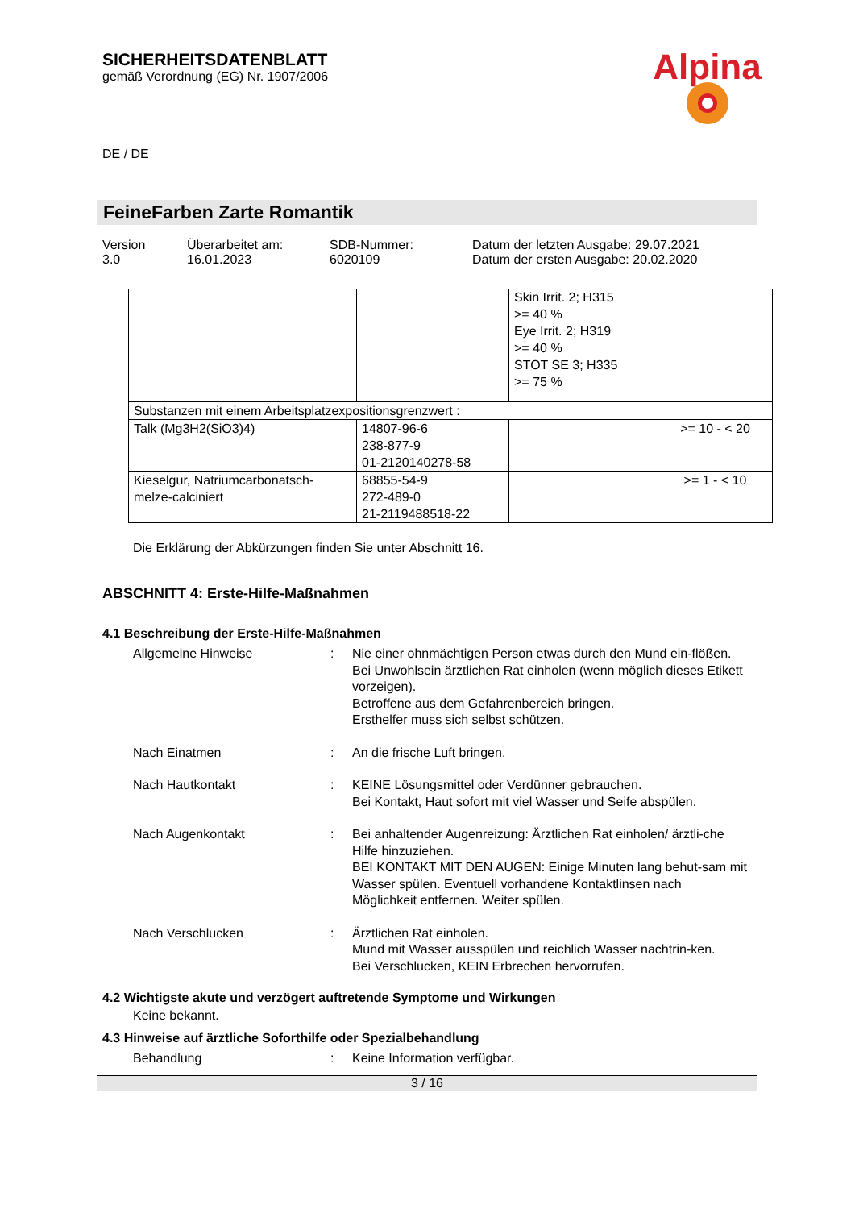SICHERHEITSDATENBLATT
gemäß Verordnung (EG) Nr. 1907/2006
DE / DE
Alpina
FeineFarben Zarte Romantik
Version
3.0
Überarbeitet am:
16.01.2023
SDB-Nummer:
6020109
Datum der letzten Ausgabe: 29.07.2021
Datum der ersten Ausgabe: 20.02.2020
| | | Skin Irrit. 2; H315 >= 40 % Eye Irrit. 2; H319 >= 40 % STOT SE 3; H335 >= 75 % | |
| Substanzen mit einem Arbeitsplatzexpositionsgrenzwert : | | | |
| Talk (Mg3H2(SiO3)4) | 14807-96-6 238-877-9 01-2120140278-58 | | >= 10 - < 20 |
| Kieselgur, Natriumcarbonatsch- melze-calciniert | 68855-54-9 272-489-0 21-2119488518-22 | | >= 1 - < 10 |
Die Erklärung der Abkürzungen finden Sie unter Abschnitt 16.
ABSCHNITT 4: Erste-Hilfe-Maßnahmen
4.1 Beschreibung der Erste-Hilfe-Maßnahmen
Allgemeine Hinweise : Nie einer ohnmächtigen Person etwas durch den Mund ein-flößen.
Bei Unwohlsein ärztlichen Rat einholen (wenn möglich dieses Etikett vorzeigen).
Betroffene aus dem Gefahrenbereich bringen.
Ersthelfer muss sich selbst schützen.
Nach Einatmen : An die frische Luft bringen.
Nach Hautkontakt : KEINE Lösungsmittel oder Verdünner gebrauchen.
Bei Kontakt, Haut sofort mit viel Wasser und Seife abspülen.
Nach Augenkontakt : Bei anhaltender Augenreizung: Ärztlichen Rat einholen/ ärztli-che Hilfe hinzuziehen.
BEI KONTAKT MIT DEN AUGEN: Einige Minuten lang behut-sam mit Wasser spülen. Eventuell vorhandene Kontaktlinsen nach Möglichkeit entfernen. Weiter spülen.
Nach Verschlucken : Ärztlichen Rat einholen.
Mund mit Wasser ausspülen und reichlich Wasser nachtrin-ken.
Bei Verschlucken, KEIN Erbrechen hervorrufen.
4.2 Wichtigste akute und verzögert auftretende Symptome und Wirkungen
Keine bekannt.
4.3 Hinweise auf ärztliche Soforthilfe oder Spezialbehandlung
Behandlung : Keine Information verfügbar.
3 / 16